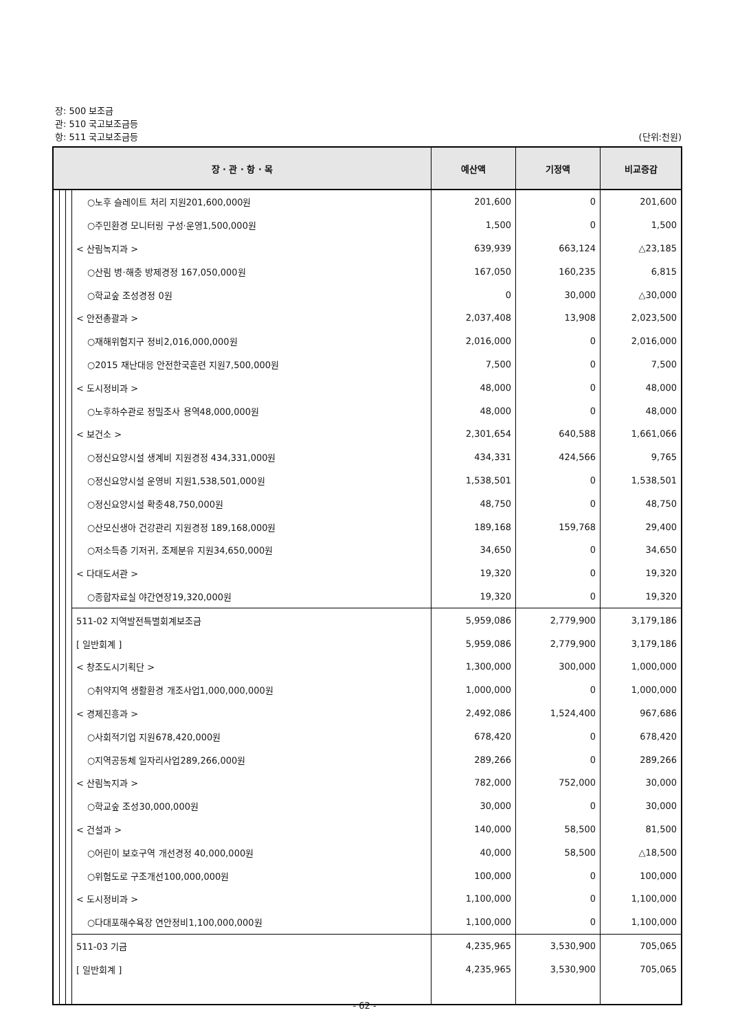장: 500 보조금
관: 510 국고보조금등
항: 511 국고보조금등 (단위:천원)
| 장 · 관 · 항 · 목 | | | | 예산액 | 기정액 | 비교증감 |
| --- | --- | --- | --- | --- | --- | --- |
| | | | ○노후 슬레이트 처리 지원 201,600,000원 | 201,600 | 0 | 201,600 |
| | | | ○주민환경 모니터링 구성·운영 1,500,000원 | 1,500 | 0 | 1,500 |
| | | | < 산림녹지과 > | 639,939 | 663,124 | △23,185 |
| | | | ○산림 병·해충 방제 경정 167,050,000원 | 167,050 | 160,235 | 6,815 |
| | | | ○학교숲 조성 경정 0원 | 0 | 30,000 | △30,000 |
| | | | < 안전총괄과 > | 2,037,408 | 13,908 | 2,023,500 |
| | | | ○재해위험지구 정비 2,016,000,000원 | 2,016,000 | 0 | 2,016,000 |
| | | | ○2015 재난대응 안전한국훈련 지원 7,500,000원 | 7,500 | 0 | 7,500 |
| | | | < 도시정비과 > | 48,000 | 0 | 48,000 |
| | | | ○노후하수관로 정밀조사 용역 48,000,000원 | 48,000 | 0 | 48,000 |
| | | | < 보건소 > | 2,301,654 | 640,588 | 1,661,066 |
| | | | ○정신요양시설 생계비 지원 경정 434,331,000원 | 434,331 | 424,566 | 9,765 |
| | | | ○정신요양시설 운영비 지원 1,538,501,000원 | 1,538,501 | 0 | 1,538,501 |
| | | | ○정신요양시설 확충 48,750,000원 | 48,750 | 0 | 48,750 |
| | | | ○산모신생아 건강관리 지원 경정 189,168,000원 | 189,168 | 159,768 | 29,400 |
| | | | ○저소득층 기저귀, 조제분유 지원 34,650,000원 | 34,650 | 0 | 34,650 |
| | | | < 다대도서관 > | 19,320 | 0 | 19,320 |
| | | | ○종합자료실 야간연장 19,320,000원 | 19,320 | 0 | 19,320 |
| | | | 511-02 지역발전특별회계보조금 | 5,959,086 | 2,779,900 | 3,179,186 |
| | | | [ 일반회계 ] | 5,959,086 | 2,779,900 | 3,179,186 |
| | | | < 창조도시기획단 > | 1,300,000 | 300,000 | 1,000,000 |
| | | | ○취약지역 생활환경 개조사업 1,000,000,000원 | 1,000,000 | 0 | 1,000,000 |
| | | | < 경제진흥과 > | 2,492,086 | 1,524,400 | 967,686 |
| | | | ○사회적기업 지원 678,420,000원 | 678,420 | 0 | 678,420 |
| | | | ○지역공동체 일자리사업 289,266,000원 | 289,266 | 0 | 289,266 |
| | | | < 산림녹지과 > | 782,000 | 752,000 | 30,000 |
| | | | ○학교숲 조성 30,000,000원 | 30,000 | 0 | 30,000 |
| | | | < 건설과 > | 140,000 | 58,500 | 81,500 |
| | | | ○어린이 보호구역 개선 경정 40,000,000원 | 40,000 | 58,500 | △18,500 |
| | | | ○위험도로 구조개선 100,000,000원 | 100,000 | 0 | 100,000 |
| | | | < 도시정비과 > | 1,100,000 | 0 | 1,100,000 |
| | | | ○다대포해수욕장 연안정비 1,100,000,000원 | 1,100,000 | 0 | 1,100,000 |
| | | | 511-03 기금 | 4,235,965 | 3,530,900 | 705,065 |
| | | | [ 일반회계 ] | 4,235,965 | 3,530,900 | 705,065 |
- 62 -